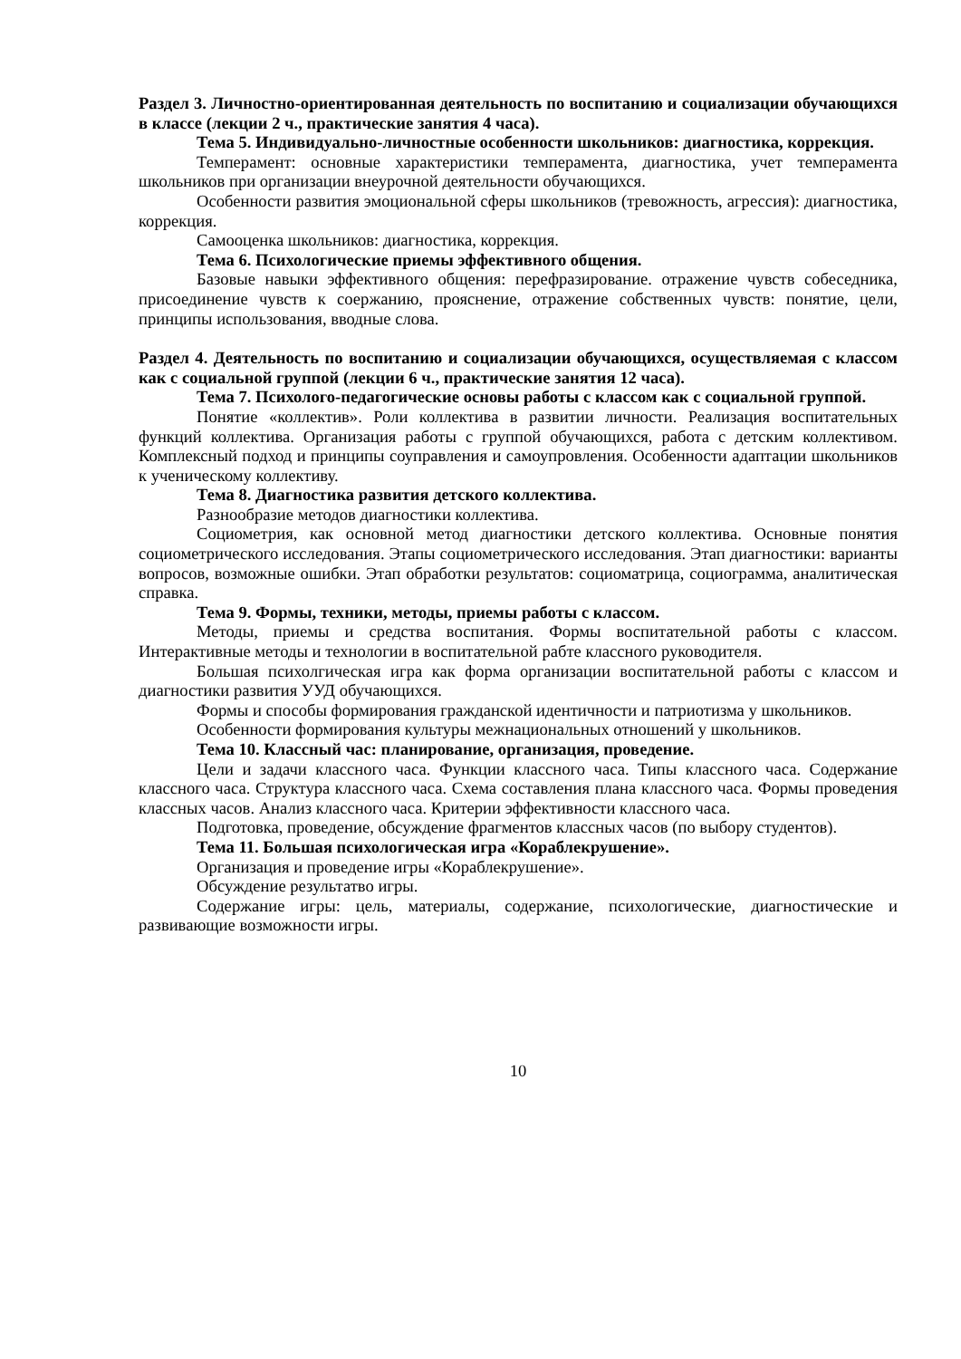Раздел 3. Личностно-ориентированная деятельность по воспитанию и социализации обучающихся в классе (лекции 2 ч., практические занятия 4 часа).
Тема 5. Индивидуально-личностные особенности школьников: диагностика, коррекция.
Темперамент: основные характеристики темперамента, диагностика, учет темперамента школьников при организации внеурочной деятельности обучающихся.
Особенности развития эмоциональной сферы школьников (тревожность, агрессия): диагностика, коррекция.
Самооценка школьников: диагностика, коррекция.
Тема 6. Психологические приемы эффективного общения.
Базовые навыки эффективного общения: перефразирование. отражение чувств собеседника, присоединение чувств к соержанию, прояснение, отражение собственных чувств: понятие, цели, принципы использования, вводные слова.
Раздел 4. Деятельность по воспитанию и социализации обучающихся, осуществляемая с классом как с социальной группой (лекции 6 ч., практические занятия 12 часа).
Тема 7. Психолого-педагогические основы работы с классом как с социальной группой.
Понятие «коллектив». Роли коллектива в развитии личности. Реализация воспитательных функций коллектива. Организация работы с группой обучающихся, работа с детским коллективом. Комплексный подход и принципы соуправления и самоупровления. Особенности адаптации школьников к ученическому коллективу.
Тема 8. Диагностика развития детского коллектива.
Разнообразие методов диагностики коллектива.
Социометрия, как основной метод диагностики детского коллектива. Основные понятия социометрического исследования. Этапы социометрического исследования. Этап диагностики: варианты вопросов, возможные ошибки. Этап обработки результатов: социоматрица, социограмма, аналитическая справка.
Тема 9. Формы, техники, методы, приемы работы с классом.
Методы, приемы и средства воспитания. Формы воспитательной работы с классом. Интерактивные методы и технологии в воспитательной рабте классного руководителя.
Большая психолгическая игра как форма организации воспитательной работы с классом и диагностики развития УУД обучающихся.
Формы и способы формирования гражданской идентичности и патриотизма у школьников.
Особенности формирования культуры межнациональных отношений у школьников.
Тема 10. Классный час: планирование, организация, проведение.
Цели и задачи классного часа. Функции классного часа. Типы классного часа. Содержание классного часа. Структура классного часа. Схема составления плана классного часа. Формы проведения классных часов. Анализ классного часа. Критерии эффективности классного часа.
Подготовка, проведение, обсуждение фрагментов классных часов (по выбору студентов).
Тема 11. Большая психологическая игра «Кораблекрушение».
Организация и проведение игры «Кораблекрушение».
Обсуждение результатво игры.
Содержание игры: цель, материалы, содержание, психологические, диагностические и развивающие возможности игры.
10